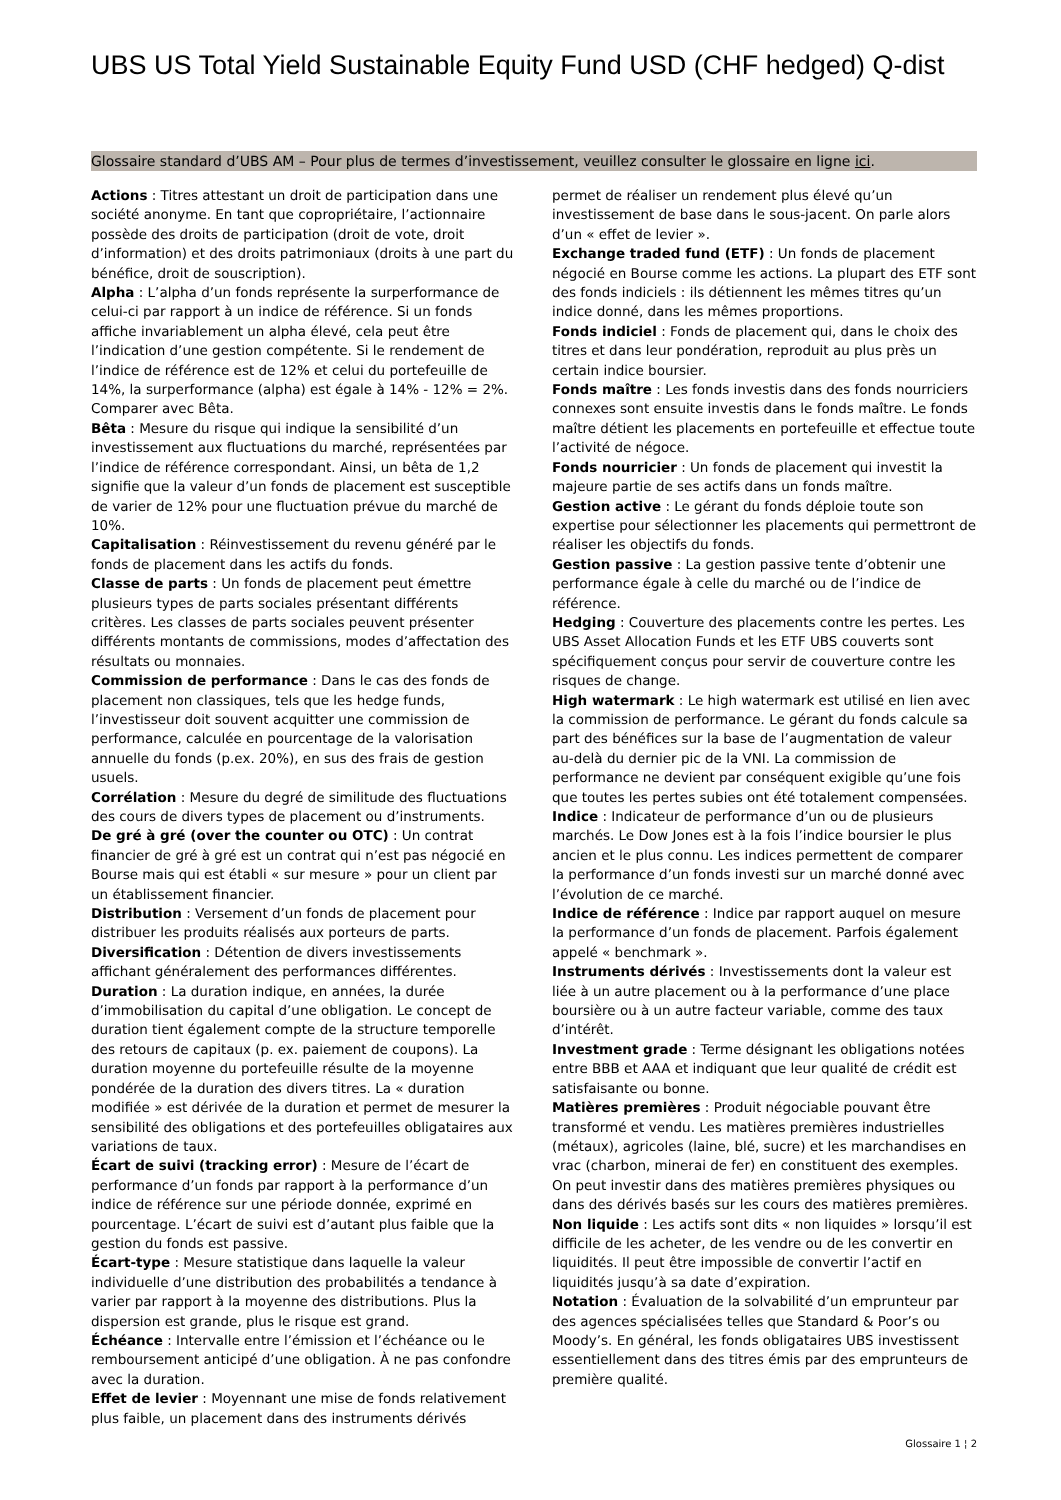UBS US Total Yield Sustainable Equity Fund USD (CHF hedged) Q-dist
Glossaire standard d’UBS AM – Pour plus de termes d’investissement, veuillez consulter le glossaire en ligne ici.
Actions : Titres attestant un droit de participation dans une société anonyme. En tant que copropriétaire, l’actionnaire possède des droits de participation (droit de vote, droit d’information) et des droits patrimoniaux (droits à une part du bénéfice, droit de souscription).
Alpha : L’alpha d’un fonds représente la surperformance de celui-ci par rapport à un indice de référence. Si un fonds affiche invariablement un alpha élevé, cela peut être l’indication d’une gestion compétente. Si le rendement de l’indice de référence est de 12% et celui du portefeuille de 14%, la surperformance (alpha) est égale à 14% - 12% = 2%. Comparer avec Bêta.
Bêta : Mesure du risque qui indique la sensibilité d’un investissement aux fluctuations du marché, représentées par l’indice de référence correspondant. Ainsi, un bêta de 1,2 signifie que la valeur d’un fonds de placement est susceptible de varier de 12% pour une fluctuation prévue du marché de 10%.
Capitalisation : Réinvestissement du revenu généré par le fonds de placement dans les actifs du fonds.
Classe de parts : Un fonds de placement peut émettre plusieurs types de parts sociales présentant différents critères. Les classes de parts sociales peuvent présenter différents montants de commissions, modes d’affectation des résultats ou monnaies.
Commission de performance : Dans le cas des fonds de placement non classiques, tels que les hedge funds, l’investisseur doit souvent acquitter une commission de performance, calculée en pourcentage de la valorisation annuelle du fonds (p.ex. 20%), en sus des frais de gestion usuels.
Corrélation : Mesure du degré de similitude des fluctuations des cours de divers types de placement ou d’instruments.
De gré à gré (over the counter ou OTC) : Un contrat financier de gré à gré est un contrat qui n’est pas négocié en Bourse mais qui est établi « sur mesure » pour un client par un établissement financier.
Distribution : Versement d’un fonds de placement pour distribuer les produits réalisés aux porteurs de parts.
Diversification : Détention de divers investissements affichant généralement des performances différentes.
Duration : La duration indique, en années, la durée d’immobilisation du capital d’une obligation. Le concept de duration tient également compte de la structure temporelle des retours de capitaux (p. ex. paiement de coupons). La duration moyenne du portefeuille résulte de la moyenne pondérée de la duration des divers titres. La « duration modifiée » est dérivée de la duration et permet de mesurer la sensibilité des obligations et des portefeuilles obligataires aux variations de taux.
Écart de suivi (tracking error) : Mesure de l’écart de performance d’un fonds par rapport à la performance d’un indice de référence sur une période donnée, exprimé en pourcentage. L’écart de suivi est d’autant plus faible que la gestion du fonds est passive.
Écart-type : Mesure statistique dans laquelle la valeur individuelle d’une distribution des probabilités a tendance à varier par rapport à la moyenne des distributions. Plus la dispersion est grande, plus le risque est grand.
Échéance : Intervalle entre l’émission et l’échéance ou le remboursement anticipé d’une obligation. À ne pas confondre avec la duration.
Effet de levier : Moyennant une mise de fonds relativement plus faible, un placement dans des instruments dérivés permet de réaliser un rendement plus élevé qu’un investissement de base dans le sous-jacent. On parle alors d’un « effet de levier ».
Exchange traded fund (ETF) : Un fonds de placement négocié en Bourse comme les actions. La plupart des ETF sont des fonds indiciels : ils détiennent les mêmes titres qu’un indice donné, dans les mêmes proportions.
Fonds indiciel : Fonds de placement qui, dans le choix des titres et dans leur pondération, reproduit au plus près un certain indice boursier.
Fonds maître : Les fonds investis dans des fonds nourriciers connexes sont ensuite investis dans le fonds maître. Le fonds maître détient les placements en portefeuille et effectue toute l’activité de négoce.
Fonds nourricier : Un fonds de placement qui investit la majeure partie de ses actifs dans un fonds maître.
Gestion active : Le gérant du fonds déploie toute son expertise pour sélectionner les placements qui permettront de réaliser les objectifs du fonds.
Gestion passive : La gestion passive tente d’obtenir une performance égale à celle du marché ou de l’indice de référence.
Hedging : Couverture des placements contre les pertes. Les UBS Asset Allocation Funds et les ETF UBS couverts sont spécifiquement conçus pour servir de couverture contre les risques de change.
High watermark : Le high watermark est utilisé en lien avec la commission de performance. Le gérant du fonds calcule sa part des bénéfices sur la base de l’augmentation de valeur au-delà du dernier pic de la VNI. La commission de performance ne devient par conséquent exigible qu’une fois que toutes les pertes subies ont été totalement compensées.
Indice : Indicateur de performance d’un ou de plusieurs marchés. Le Dow Jones est à la fois l’indice boursier le plus ancien et le plus connu. Les indices permettent de comparer la performance d’un fonds investi sur un marché donné avec l’évolution de ce marché.
Indice de référence : Indice par rapport auquel on mesure la performance d’un fonds de placement. Parfois également appelé « benchmark ».
Instruments dérivés : Investissements dont la valeur est liée à un autre placement ou à la performance d’une place boursière ou à un autre facteur variable, comme des taux d’intérêt.
Investment grade : Terme désignant les obligations notées entre BBB et AAA et indiquant que leur qualité de crédit est satisfaisante ou bonne.
Matières premières : Produit négociable pouvant être transformé et vendu. Les matières premières industrielles (métaux), agricoles (laine, blé, sucre) et les marchandises en vrac (charbon, minerai de fer) en constituent des exemples. On peut investir dans des matières premières physiques ou dans des dérivés basés sur les cours des matières premières.
Non liquide : Les actifs sont dits « non liquides » lorsqu’il est difficile de les acheter, de les vendre ou de les convertir en liquidités. Il peut être impossible de convertir l’actif en liquidités jusqu’à sa date d’expiration.
Notation : Évaluation de la solvabilité d’un emprunteur par des agences spécialisées telles que Standard & Poor’s ou Moody’s. En général, les fonds obligataires UBS investissent essentiellement dans des titres émis par des emprunteurs de première qualité.
Glossaire 1 ¦ 2